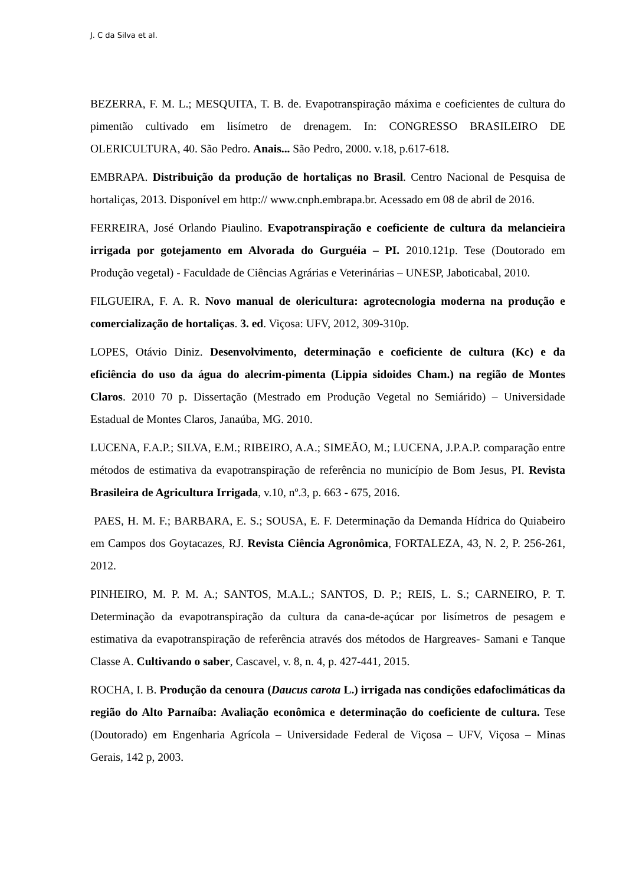J. C da Silva et al.
BEZERRA, F. M. L.; MESQUITA, T. B. de. Evapotranspiração máxima e coeficientes de cultura do pimentão cultivado em lisímetro de drenagem. In: CONGRESSO BRASILEIRO DE OLERICULTURA, 40. São Pedro. Anais... São Pedro, 2000. v.18, p.617-618.
EMBRAPA. Distribuição da produção de hortaliças no Brasil. Centro Nacional de Pesquisa de hortaliças, 2013. Disponível em http:// www.cnph.embrapa.br. Acessado em 08 de abril de 2016.
FERREIRA, José Orlando Piaulino. Evapotranspiração e coeficiente de cultura da melancieira irrigada por gotejamento em Alvorada do Gurguéia – PI. 2010.121p. Tese (Doutorado em Produção vegetal) - Faculdade de Ciências Agrárias e Veterinárias – UNESP, Jaboticabal, 2010.
FILGUEIRA, F. A. R. Novo manual de olericultura: agrotecnologia moderna na produção e comercialização de hortaliças. 3. ed. Viçosa: UFV, 2012, 309-310p.
LOPES, Otávio Diniz. Desenvolvimento, determinação e coeficiente de cultura (Kc) e da eficiência do uso da água do alecrim-pimenta (Lippia sidoides Cham.) na região de Montes Claros. 2010 70 p. Dissertação (Mestrado em Produção Vegetal no Semiárido) – Universidade Estadual de Montes Claros, Janaúba, MG. 2010.
LUCENA, F.A.P.; SILVA, E.M.; RIBEIRO, A.A.; SIMEÃO, M.; LUCENA, J.P.A.P. comparação entre métodos de estimativa da evapotranspiração de referência no município de Bom Jesus, PI. Revista Brasileira de Agricultura Irrigada, v.10, nº.3, p. 663 - 675, 2016.
PAES, H. M. F.; BARBARA, E. S.; SOUSA, E. F. Determinação da Demanda Hídrica do Quiabeiro em Campos dos Goytacazes, RJ. Revista Ciência Agronômica, FORTALEZA, 43, N. 2, P. 256-261, 2012.
PINHEIRO, M. P. M. A.; SANTOS, M.A.L.; SANTOS, D. P.; REIS, L. S.; CARNEIRO, P. T. Determinação da evapotranspiração da cultura da cana-de-açúcar por lisímetros de pesagem e estimativa da evapotranspiração de referência através dos métodos de Hargreaves- Samani e Tanque Classe A. Cultivando o saber, Cascavel, v. 8, n. 4, p. 427-441, 2015.
ROCHA, I. B. Produção da cenoura (Daucus carota L.) irrigada nas condições edafoclimáticas da região do Alto Parnaíba: Avaliação econômica e determinação do coeficiente de cultura. Tese (Doutorado) em Engenharia Agrícola – Universidade Federal de Viçosa – UFV, Viçosa – Minas Gerais, 142 p, 2003.